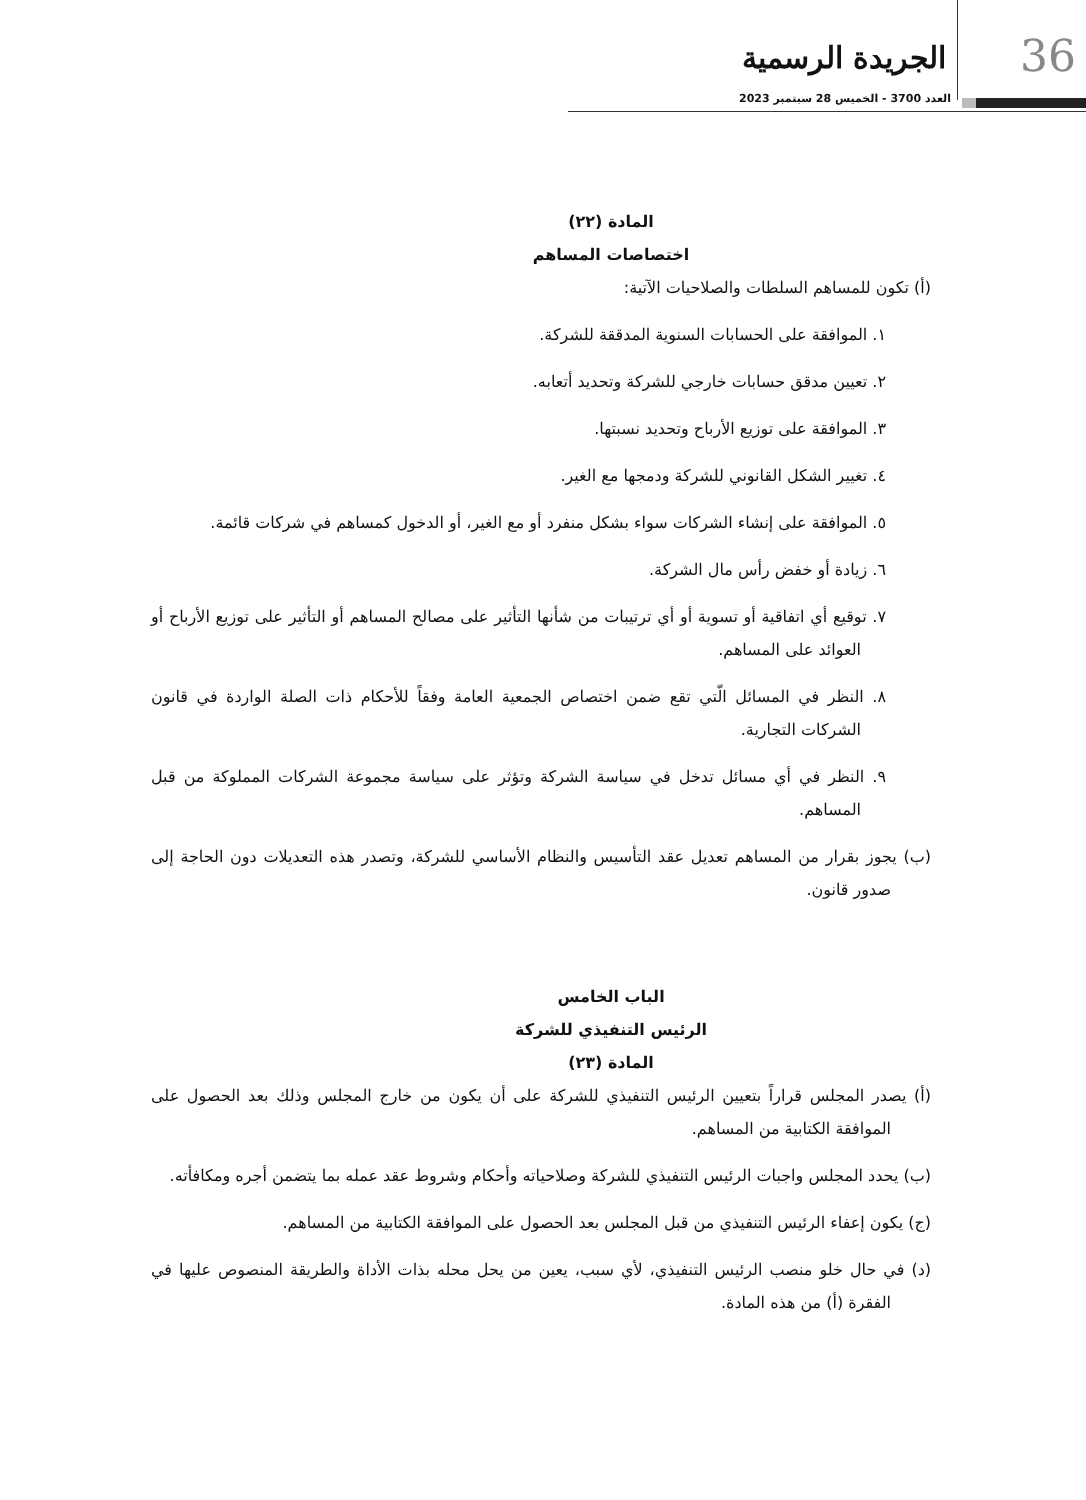36 الجريدة الرسمية
العدد 3700 - الخميس 28 سبتمبر 2023
المادة (٢٢)
اختصاصات المساهم
(أ) تكون للمساهم السلطات والصلاحيات الآتية:
١. الموافقة على الحسابات السنوية المدققة للشركة.
٢. تعيين مدقق حسابات خارجي للشركة وتحديد أتعابه.
٣. الموافقة على توزيع الأرباح وتحديد نسبتها.
٤. تغيير الشكل القانوني للشركة ودمجها مع الغير.
٥. الموافقة على إنشاء الشركات سواء بشكل منفرد أو مع الغير، أو الدخول كمساهم في شركات قائمة.
٦. زيادة أو خفض رأس مال الشركة.
٧. توقيع أي اتفاقية أو تسوية أو أي ترتيبات من شأنها التأثير على مصالح المساهم أو التأثير على توزيع الأرباح أو العوائد على المساهم.
٨. النظر في المسائل الّتي تقع ضمن اختصاص الجمعية العامة وفقاً للأحكام ذات الصلة الواردة في قانون الشركات التجارية.
٩. النظر في أي مسائل تدخل في سياسة الشركة وتؤثر على سياسة مجموعة الشركات المملوكة من قبل المساهم.
(ب) يجوز بقرار من المساهم تعديل عقد التأسيس والنظام الأساسي للشركة، وتصدر هذه التعديلات دون الحاجة إلى صدور قانون.
الباب الخامس
الرئيس التنفيذي للشركة
المادة (٢٣)
(أ) يصدر المجلس قراراً بتعيين الرئيس التنفيذي للشركة على أن يكون من خارج المجلس وذلك بعد الحصول على الموافقة الكتابية من المساهم.
(ب) يحدد المجلس واجبات الرئيس التنفيذي للشركة وصلاحياته وأحكام وشروط عقد عمله بما يتضمن أجره ومكافأته.
(ج) يكون إعفاء الرئيس التنفيذي من قبل المجلس بعد الحصول على الموافقة الكتابية من المساهم.
(د) في حال خلو منصب الرئيس التنفيذي، لأي سبب، يعين من يحل محله بذات الأداة والطريقة المنصوص عليها في الفقرة (أ) من هذه المادة.